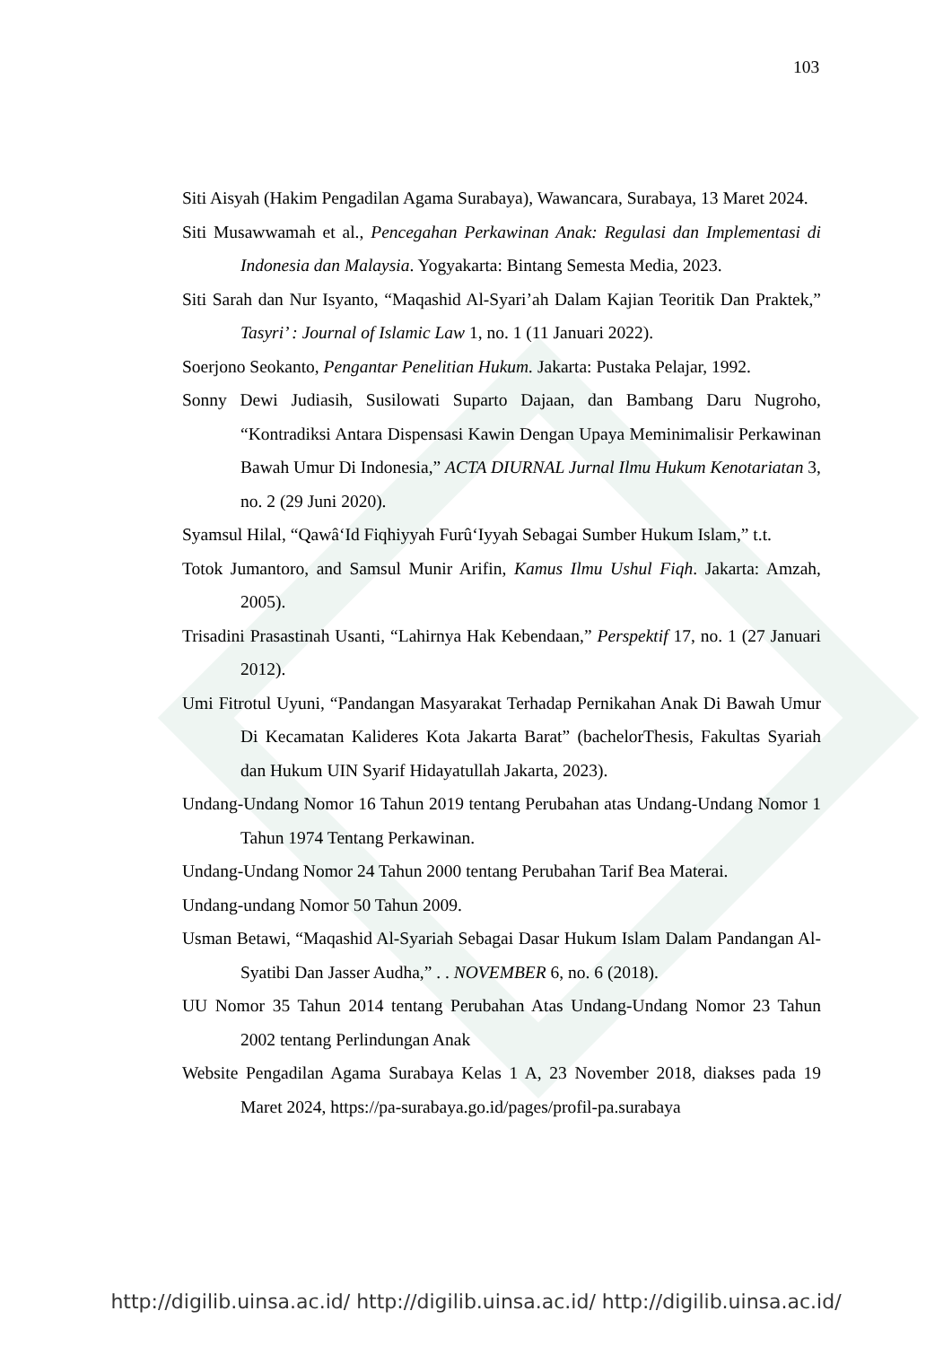103
Siti Aisyah (Hakim Pengadilan Agama Surabaya), Wawancara, Surabaya, 13 Maret 2024.
Siti Musawwamah et al., Pencegahan Perkawinan Anak: Regulasi dan Implementasi di Indonesia dan Malaysia. Yogyakarta: Bintang Semesta Media, 2023.
Siti Sarah dan Nur Isyanto, “Maqashid Al-Syari’ah Dalam Kajian Teoritik Dan Praktek,” Tasyri’ : Journal of Islamic Law 1, no. 1 (11 Januari 2022).
Soerjono Seokanto, Pengantar Penelitian Hukum. Jakarta: Pustaka Pelajar, 1992.
Sonny Dewi Judiasih, Susilowati Suparto Dajaan, dan Bambang Daru Nugroho, “Kontradiksi Antara Dispensasi Kawin Dengan Upaya Meminimalisir Perkawinan Bawah Umur Di Indonesia,” ACTA DIURNAL Jurnal Ilmu Hukum Kenotariatan 3, no. 2 (29 Juni 2020).
Syamsul Hilal, “Qawâ‘Id Fiqhiyyah Furû‘Iyyah Sebagai Sumber Hukum Islam,” t.t.
Totok Jumantoro, and Samsul Munir Arifin, Kamus Ilmu Ushul Fiqh. Jakarta: Amzah, 2005).
Trisadini Prasastinah Usanti, “Lahirnya Hak Kebendaan,” Perspektif 17, no. 1 (27 Januari 2012).
Umi Fitrotul Uyuni, “Pandangan Masyarakat Terhadap Pernikahan Anak Di Bawah Umur Di Kecamatan Kalideres Kota Jakarta Barat” (bachelorThesis, Fakultas Syariah dan Hukum UIN Syarif Hidayatullah Jakarta, 2023).
Undang-Undang Nomor 16 Tahun 2019 tentang Perubahan atas Undang-Undang Nomor 1 Tahun 1974 Tentang Perkawinan.
Undang-Undang Nomor 24 Tahun 2000 tentang Perubahan Tarif Bea Materai.
Undang-undang Nomor 50 Tahun 2009.
Usman Betawi, “Maqashid Al-Syariah Sebagai Dasar Hukum Islam Dalam Pandangan Al-Syatibi Dan Jasser Audha,” . . NOVEMBER 6, no. 6 (2018).
UU Nomor 35 Tahun 2014 tentang Perubahan Atas Undang-Undang Nomor 23 Tahun 2002 tentang Perlindungan Anak
Website Pengadilan Agama Surabaya Kelas 1 A, 23 November 2018, diakses pada 19 Maret 2024, https://pa-surabaya.go.id/pages/profil-pa.surabaya
http://digilib.uinsa.ac.id/ http://digilib.uinsa.ac.id/ http://digilib.uinsa.ac.id/